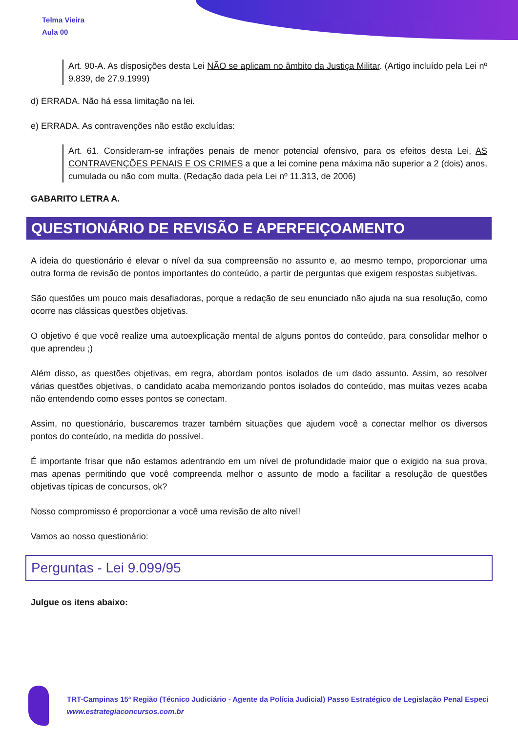Telma Vieira
Aula 00
Art. 90-A. As disposições desta Lei NÃO se aplicam no âmbito da Justiça Militar. (Artigo incluído pela Lei nº 9.839, de 27.9.1999)
d) ERRADA. Não há essa limitação na lei.
e) ERRADA. As contravenções não estão excluídas:
Art. 61. Consideram-se infrações penais de menor potencial ofensivo, para os efeitos desta Lei, AS CONTRAVENÇÕES PENAIS E OS CRIMES a que a lei comine pena máxima não superior a 2 (dois) anos, cumulada ou não com multa. (Redação dada pela Lei nº 11.313, de 2006)
GABARITO LETRA A.
QUESTIONÁRIO DE REVISÃO E APERFEIÇOAMENTO
A ideia do questionário é elevar o nível da sua compreensão no assunto e, ao mesmo tempo, proporcionar uma outra forma de revisão de pontos importantes do conteúdo, a partir de perguntas que exigem respostas subjetivas.
São questões um pouco mais desafiadoras, porque a redação de seu enunciado não ajuda na sua resolução, como ocorre nas clássicas questões objetivas.
O objetivo é que você realize uma autoexplicação mental de alguns pontos do conteúdo, para consolidar melhor o que aprendeu ;)
Além disso, as questões objetivas, em regra, abordam pontos isolados de um dado assunto. Assim, ao resolver várias questões objetivas, o candidato acaba memorizando pontos isolados do conteúdo, mas muitas vezes acaba não entendendo como esses pontos se conectam.
Assim, no questionário, buscaremos trazer também situações que ajudem você a conectar melhor os diversos pontos do conteúdo, na medida do possível.
É importante frisar que não estamos adentrando em um nível de profundidade maior que o exigido na sua prova, mas apenas permitindo que você compreenda melhor o assunto de modo a facilitar a resolução de questões objetivas típicas de concursos, ok?
Nosso compromisso é proporcionar a você uma revisão de alto nível!
Vamos ao nosso questionário:
Perguntas - Lei 9.099/95
Julgue os itens abaixo:
TRT-Campinas 15ª Região (Técnico Judiciário - Agente da Polícia Judicial) Passo Estratégico de Legislação Penal Especi
www.estrategiaconcursos.com.br